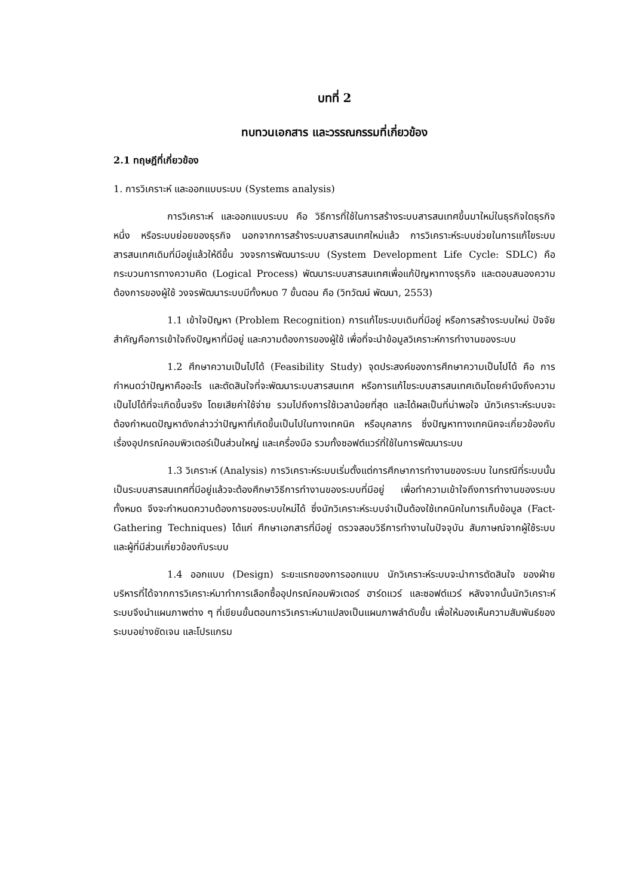บทที่ 2
ทบทวนเอกสาร และวรรณกรรมที่เกี่ยวข้อง
2.1 ทฤษฎีที่เกี่ยวข้อง
1. การวิเคราะห์ และออกแบบระบบ (Systems analysis)
การวิเคราะห์ และออกแบบระบบ คือ วิธีการที่ใช้ในการสร้างระบบสารสนเทศขึ้นมาใหม่ในธุรกิจใดธุรกิจหนึ่ง หรือระบบย่อยของธุรกิจ นอกจากการสร้างระบบสารสนเทศใหม่แล้ว การวิเคราะห์ระบบช่วยในการแก้ไขระบบสารสนเทศเดิมที่มีอยู่แล้วให้ดีขึ้น วงจรการพัฒนาระบบ (System Development Life Cycle: SDLC) คือ กระบวนการทางความคิด (Logical Process) พัฒนาระบบสารสนเทศเพื่อแก้ปัญหาทางธุรกิจ และตอบสนองความต้องการของผู้ใช้ วงจรพัฒนาระบบมีทั้งหมด 7 ขั้นตอน คือ (วิทวัฒน์ พัฒนา, 2553)
1.1 เข้าใจปัญหา (Problem Recognition) การแก้ไขระบบเดิมที่มีอยู่ หรือการสร้างระบบใหม่ ปัจจัยสำคัญคือการเข้าใจถึงปัญหาที่มีอยู่ และความต้องการของผู้ใช้ เพื่อที่จะนำข้อมูลวิเคราะห์การทำงานของระบบ
1.2 ศึกษาความเป็นไปได้ (Feasibility Study) จุดประสงค์ของการศึกษาความเป็นไปได้ คือ การกำหนดว่าปัญหาคืออะไร และตัดสินใจที่จะพัฒนาระบบสารสนเทศ หรือการแก้ไขระบบสารสนเทศเดิมโดยคำนึงถึงความเป็นไปได้ที่จะเกิดขึ้นจริง โดยเสียค่าใช้จ่าย รวมไปถึงการใช้เวลาน้อยที่สุด และได้ผลเป็นที่น่าพอใจ นักวิเคราะห์ระบบจะต้องกำหนดปัญหาดังกล่าวว่าปัญหาที่เกิดขึ้นเป็นไปในทางเทคนิค หรือบุคลากร ซึ่งปัญหาทางเทคนิคจะเกี่ยวข้องกับเรื่องอุปกรณ์คอมพิวเตอร์เป็นส่วนใหญ่ และเครื่องมือ รวมทั้งซอฟต์แวร์ที่ใช้ในการพัฒนาระบบ
1.3 วิเคราะห์ (Analysis) การวิเคราะห์ระบบเริ่มตั้งแต่การศึกษาการทำงานของระบบ ในกรณีที่ระบบนั้นเป็นระบบสารสนเทศที่มีอยู่แล้วจะต้องศึกษาวิธีการทำงานของระบบที่มีอยู่ เพื่อทำความเข้าใจถึงการทำงานของระบบทั้งหมด จึงจะกำหนดความต้องการของระบบใหม่ได้ ซึ่งนักวิเคราะห์ระบบจำเป็นต้องใช้เทคนิคในการเก็บข้อมูล (Fact-Gathering Techniques) ได้แก่ ศึกษาเอกสารที่มีอยู่ ตรวจสอบวิธีการทำงานในปัจจุบัน สัมภาษณ์จากผู้ใช้ระบบ และผู้ที่มีส่วนเกี่ยวข้องกับระบบ
1.4 ออกแบบ (Design) ระยะแรกของการออกแบบ นักวิเคราะห์ระบบจะนำการตัดสินใจ ของฝ่ายบริหารที่ได้จากการวิเคราะห์มาทำการเลือกซื้ออุปกรณ์คอมพิวเตอร์ ฮาร์ดแวร์ และซอฟต์แวร์ หลังจากนั้นนักวิเคราะห์ระบบจึงนำแผนภาพต่าง ๆ ที่เขียนขั้นตอนการวิเคราะห์มาแปลงเป็นแผนภาพลำดับขั้น เพื่อให้มองเห็นความสัมพันธ์ของระบบอย่างชัดเจน และโปรแกรม